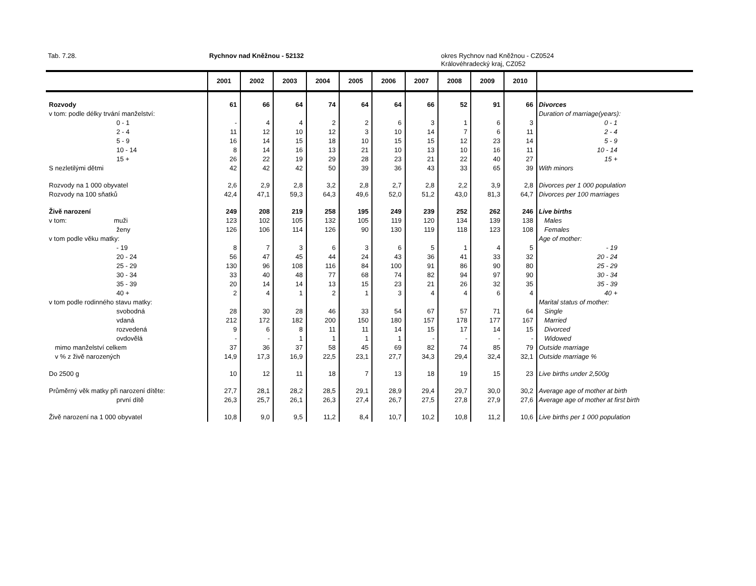Tab. 7.28. Rychnov nad Kněžnou - 52132 okres Rychnov nad Kněžnou - CZ0524
Královéhradecký kraj, CZ052
| | 2001 | 2002 | 2003 | 2004 | 2005 | 2006 | 2007 | 2008 | 2009 | 2010 | |
| --- | --- | --- | --- | --- | --- | --- | --- | --- | --- | --- | --- |
| Rozvody | 61 | 66 | 64 | 74 | 64 | 64 | 66 | 52 | 91 | 66 | Divorces |
| v tom: podle délky trvání manželství: | | | | | | | | | | | Duration of marriage(years): |
| 0 - 1 | - | 4 | 4 | 2 | 2 | 6 | 3 | 1 | 6 | 3 | 0 - 1 |
| 2 - 4 | 11 | 12 | 10 | 12 | 3 | 10 | 14 | 7 | 6 | 11 | 2 - 4 |
| 5 - 9 | 16 | 14 | 15 | 18 | 10 | 15 | 15 | 12 | 23 | 14 | 5 - 9 |
| 10 - 14 | 8 | 14 | 16 | 13 | 21 | 10 | 13 | 10 | 16 | 11 | 10 - 14 |
| 15 + | 26 | 22 | 19 | 29 | 28 | 23 | 21 | 22 | 40 | 27 | 15 + |
| S nezletilými dětmi | 42 | 42 | 42 | 50 | 39 | 36 | 43 | 33 | 65 | 39 | With minors |
| Rozvody na 1 000 obyvatel | 2,6 | 2,9 | 2,8 | 3,2 | 2,8 | 2,7 | 2,8 | 2,2 | 3,9 | 2,8 | Divorces per 1 000 population |
| Rozvody na 100 sňatků | 42,4 | 47,1 | 59,3 | 64,3 | 49,6 | 52,0 | 51,2 | 43,0 | 81,3 | 64,7 | Divorces per 100 marriages |
| Živě narození | 249 | 208 | 219 | 258 | 195 | 249 | 239 | 252 | 262 | 246 | Live births |
| v tom: muži | 123 | 102 | 105 | 132 | 105 | 119 | 120 | 134 | 139 | 138 | Males |
| ženy | 126 | 106 | 114 | 126 | 90 | 130 | 119 | 118 | 123 | 108 | Females |
| v tom podle věku matky: | | | | | | | | | | | Age of mother: |
| - 19 | 8 | 7 | 3 | 6 | 3 | 6 | 5 | 1 | 4 | 5 | - 19 |
| 20 - 24 | 56 | 47 | 45 | 44 | 24 | 43 | 36 | 41 | 33 | 32 | 20 - 24 |
| 25 - 29 | 130 | 96 | 108 | 116 | 84 | 100 | 91 | 86 | 90 | 80 | 25 - 29 |
| 30 - 34 | 33 | 40 | 48 | 77 | 68 | 74 | 82 | 94 | 97 | 90 | 30 - 34 |
| 35 - 39 | 20 | 14 | 14 | 13 | 15 | 23 | 21 | 26 | 32 | 35 | 35 - 39 |
| 40 + | 2 | 4 | 1 | 2 | 1 | 3 | 4 | 4 | 6 | 4 | 40 + |
| v tom podle rodinného stavu matky: | | | | | | | | | | | Marital status of mother: |
| svobodná | 28 | 30 | 28 | 46 | 33 | 54 | 67 | 57 | 71 | 64 | Single |
| vdaná | 212 | 172 | 182 | 200 | 150 | 180 | 157 | 178 | 177 | 167 | Married |
| rozvedená | 9 | 6 | 8 | 11 | 11 | 14 | 15 | 17 | 14 | 15 | Divorced |
| ovdovělá | - | - | 1 | 1 | 1 | 1 | - | - | - | - | Widowed |
| mimo manželství celkem | 37 | 36 | 37 | 58 | 45 | 69 | 82 | 74 | 85 | 79 | Outside marriage |
| v % z živě narozených | 14,9 | 17,3 | 16,9 | 22,5 | 23,1 | 27,7 | 34,3 | 29,4 | 32,4 | 32,1 | Outside marriage % |
| Do 2500 g | 10 | 12 | 11 | 18 | 7 | 13 | 18 | 19 | 15 | 23 | Live births under 2,500g |
| Průměrný věk matky při narození dítěte: | 27,7 | 28,1 | 28,2 | 28,5 | 29,1 | 28,9 | 29,4 | 29,7 | 30,0 | 30,2 | Average age of mother at birth |
| první dítě | 26,3 | 25,7 | 26,1 | 26,3 | 27,4 | 26,7 | 27,5 | 27,8 | 27,9 | 27,6 | Average age of mother at first birth |
| Živě narození na 1 000 obyvatel | 10,8 | 9,0 | 9,5 | 11,2 | 8,4 | 10,7 | 10,2 | 10,8 | 11,2 | 10,6 | Live births per 1 000 population |